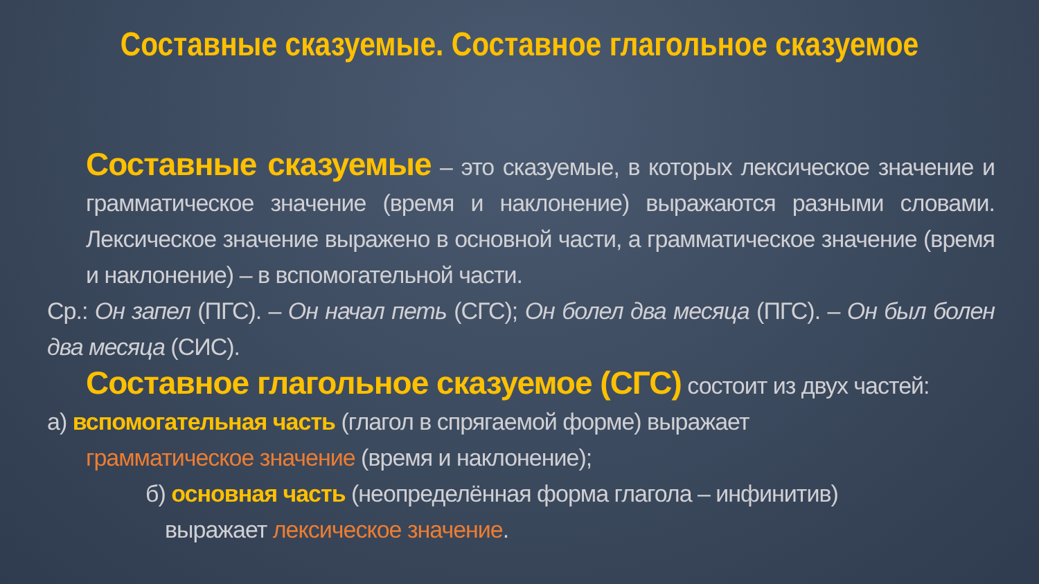Составные сказуемые. Составное глагольное сказуемое
Составные сказуемые – это сказуемые, в которых лексическое значение и грамматическое значение (время и наклонение) выражаются разными словами. Лексическое значение выражено в основной части, а грамматическое значение (время и наклонение) – в вспомогательной части.
Ср.: Он запел (ПГС). – Он начал петь (СГС); Он болел два месяца (ПГС). – Он был болен два месяца (СИС).
Составное глагольное сказуемое (СГС) состоит из двух частей:
а) вспомогательная часть (глагол в спрягаемой форме) выражает
грамматическое значение (время и наклонение);
б) основная часть (неопределённая форма глагола – инфинитив)
выражает лексическое значение.